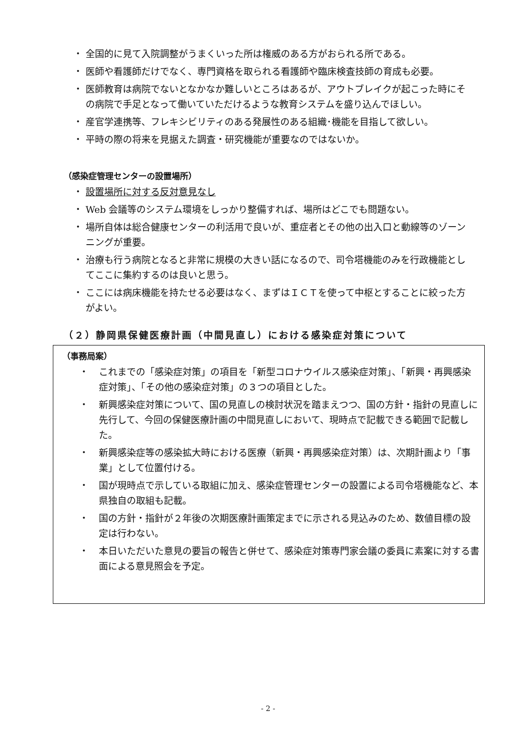・ 全国的に見て入院調整がうまくいった所は権威のある方がおられる所である。
・ 医師や看護師だけでなく、専門資格を取られる看護師や臨床検査技師の育成も必要。
・ 医師教育は病院でないとなかなか難しいところはあるが、アウトブレイクが起こった時にその病院で手足となって働いていただけるような教育システムを盛り込んでほしい。
・ 産官学連携等、フレキシビリティのある発展性のある組織･機能を目指して欲しい。
・ 平時の際の将来を見据えた調査・研究機能が重要なのではないか。
（感染症管理センターの設置場所）
・ 設置場所に対する反対意見なし
・ Web 会議等のシステム環境をしっかり整備すれば、場所はどこでも問題ない。
・ 場所自体は総合健康センターの利活用で良いが、重症者とその他の出入口と動線等のゾーンニングが重要。
・ 治療も行う病院となると非常に規模の大きい話になるので、司令塔機能のみを行政機能としてここに集約するのは良いと思う。
・ ここには病床機能を持たせる必要はなく、まずはＩＣＴを使って中枢とすることに絞った方がよい。
（２）静岡県保健医療計画（中間見直し）における感染症対策について
（事務局案）
・ これまでの「感染症対策」の項目を「新型コロナウイルス感染症対策」、「新興・再興感染症対策」、「その他の感染症対策」の３つの項目とした。
・ 新興感染症対策について、国の見直しの検討状況を踏まえつつ、国の方針・指針の見直しに先行して、今回の保健医療計画の中間見直しにおいて、現時点で記載できる範囲で記載した。
・ 新興感染症等の感染拡大時における医療（新興・再興感染症対策）は、次期計画より「事業」として位置付ける。
・ 国が現時点で示している取組に加え、感染症管理センターの設置による司令塔機能など、本県独自の取組も記載。
・ 国の方針・指針が２年後の次期医療計画策定までに示される見込みのため、数値目標の設定は行わない。
・ 本日いただいた意見の要旨の報告と併せて、感染症対策専門家会議の委員に素案に対する書面による意見照会を予定。
- 2 -